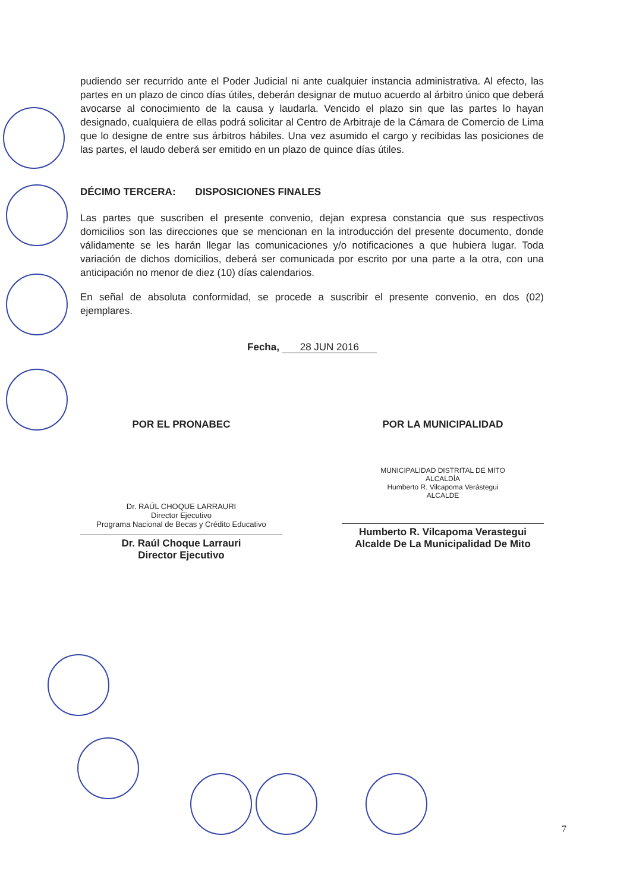pudiendo ser recurrido ante el Poder Judicial ni ante cualquier instancia administrativa. Al efecto, las partes en un plazo de cinco días útiles, deberán designar de mutuo acuerdo al árbitro único que deberá avocarse al conocimiento de la causa y laudarla. Vencido el plazo sin que las partes lo hayan designado, cualquiera de ellas podrá solicitar al Centro de Arbitraje de la Cámara de Comercio de Lima que lo designe de entre sus árbitros hábiles. Una vez asumido el cargo y recibidas las posiciones de las partes, el laudo deberá ser emitido en un plazo de quince días útiles.
DÉCIMO TERCERA: DISPOSICIONES FINALES
Las partes que suscriben el presente convenio, dejan expresa constancia que sus respectivos domicilios son las direcciones que se mencionan en la introducción del presente documento, donde válidamente se les harán llegar las comunicaciones y/o notificaciones a que hubiera lugar. Toda variación de dichos domicilios, deberá ser comunicada por escrito por una parte a la otra, con una anticipación no menor de diez (10) días calendarios.
En señal de absoluta conformidad, se procede a suscribir el presente convenio, en dos (02) ejemplares.
Fecha, 28 JUN 2016
POR EL PRONABEC
Dr. RAÚL CHOQUE LARRAURI
Director Ejecutivo
Programa Nacional de Becas y Crédito Educativo
Dr. Raúl Choque Larrauri
Director Ejecutivo
POR LA MUNICIPALIDAD
MUNICIPALIDAD DISTRITAL DE MITO
ALCALDÍA
Humberto R. Vilcapoma Verástegui
ALCALDE
Humberto R. Vilcapoma Verastegui
Alcalde De La Municipalidad De Mito
7